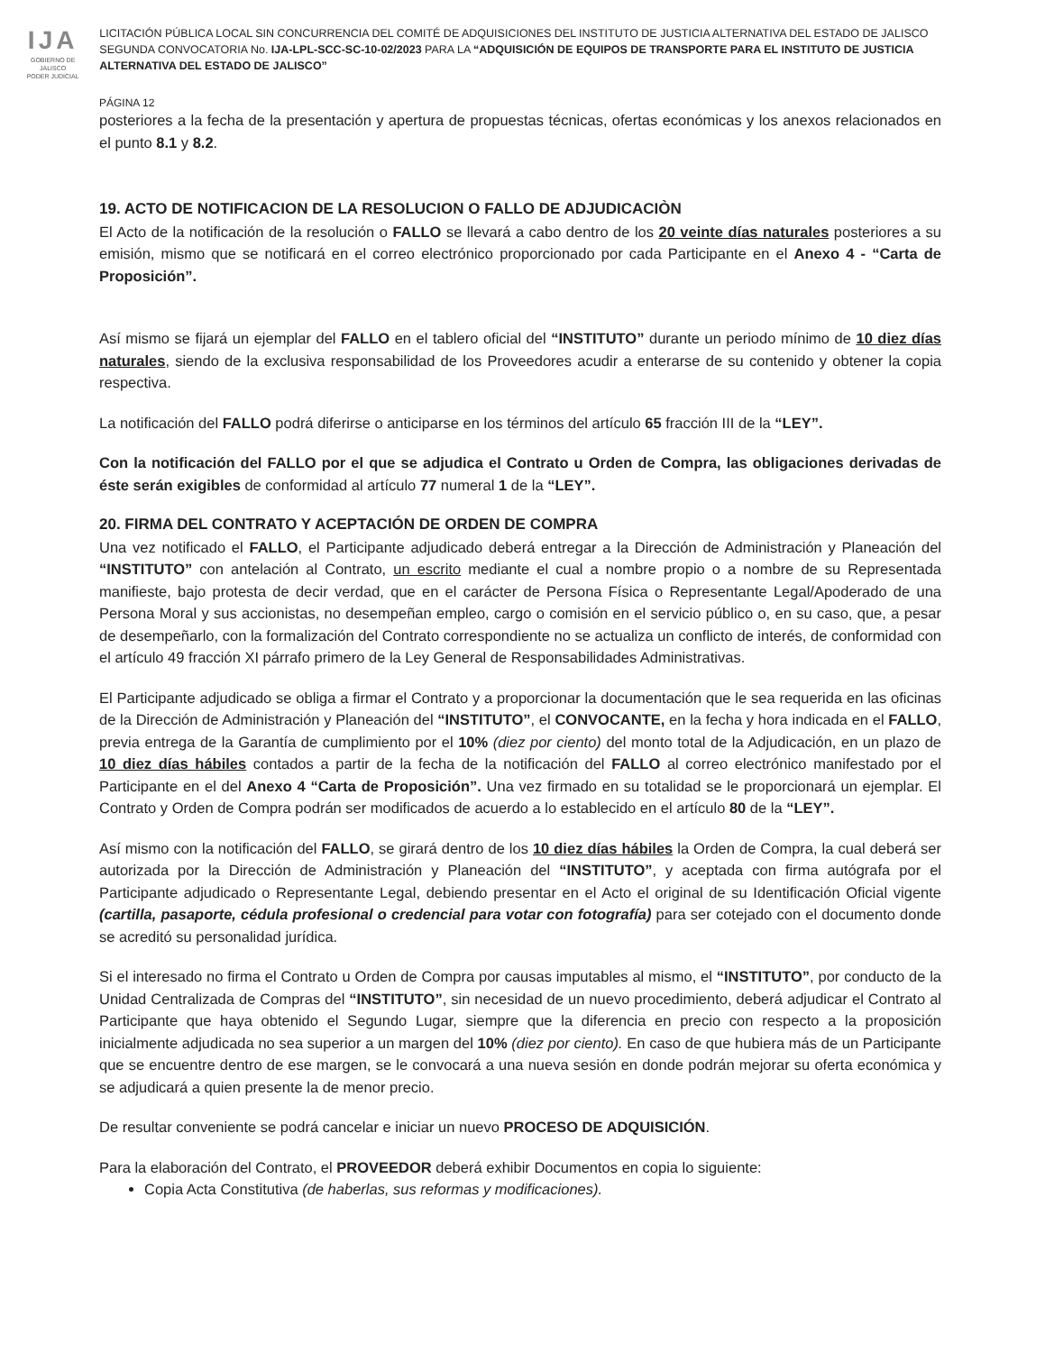IJA
GOBIERNO DE JALISCO
PODER JUDICIAL
LICITACIÓN PÚBLICA LOCAL SIN CONCURRENCIA DEL COMITÉ DE ADQUISICIONES DEL INSTITUTO DE JUSTICIA ALTERNATIVA DEL ESTADO DE JALISCO SEGUNDA CONVOCATORIA No. IJA-LPL-SCC-SC-10-02/2023 PARA LA “ADQUISICIÓN DE EQUIPOS DE TRANSPORTE PARA EL INSTITUTO DE JUSTICIA ALTERNATIVA DEL ESTADO DE JALISCO”
PÁGINA 12
posteriores a la fecha de la presentación y apertura de propuestas técnicas, ofertas económicas y los anexos relacionados en el punto 8.1 y 8.2.
19. ACTO DE NOTIFICACION DE LA RESOLUCION O FALLO DE ADJUDICACIÒN
El Acto de la notificación de la resolución o FALLO se llevará a cabo dentro de los 20 veinte días naturales posteriores a su emisión, mismo que se notificará en el correo electrónico proporcionado por cada Participante en el Anexo 4 - “Carta de Proposición”.
Así mismo se fijará un ejemplar del FALLO en el tablero oficial del “INSTITUTO” durante un periodo mínimo de 10 diez días naturales, siendo de la exclusiva responsabilidad de los Proveedores acudir a enterarse de su contenido y obtener la copia respectiva.
La notificación del FALLO podrá diferirse o anticiparse en los términos del artículo 65 fracción III de la “LEY”.
Con la notificación del FALLO por el que se adjudica el Contrato u Orden de Compra, las obligaciones derivadas de éste serán exigibles de conformidad al artículo 77 numeral 1 de la “LEY”.
20. FIRMA DEL CONTRATO Y ACEPTACIÓN DE ORDEN DE COMPRA
Una vez notificado el FALLO, el Participante adjudicado deberá entregar a la Dirección de Administración y Planeación del “INSTITUTO” con antelación al Contrato, un escrito mediante el cual a nombre propio o a nombre de su Representada manifieste, bajo protesta de decir verdad, que en el carácter de Persona Física o Representante Legal/Apoderado de una Persona Moral y sus accionistas, no desempeñan empleo, cargo o comisión en el servicio público o, en su caso, que, a pesar de desempeñarlo, con la formalización del Contrato correspondiente no se actualiza un conflicto de interés, de conformidad con el artículo 49 fracción XI párrafo primero de la Ley General de Responsabilidades Administrativas.
El Participante adjudicado se obliga a firmar el Contrato y a proporcionar la documentación que le sea requerida en las oficinas de la Dirección de Administración y Planeación del “INSTITUTO”, el CONVOCANTE, en la fecha y hora indicada en el FALLO, previa entrega de la Garantía de cumplimiento por el 10% (diez por ciento) del monto total de la Adjudicación, en un plazo de 10 diez días hábiles contados a partir de la fecha de la notificación del FALLO al correo electrónico manifestado por el Participante en el del Anexo 4 “Carta de Proposición”. Una vez firmado en su totalidad se le proporcionará un ejemplar. El Contrato y Orden de Compra podrán ser modificados de acuerdo a lo establecido en el artículo 80 de la “LEY”.
Así mismo con la notificación del FALLO, se girará dentro de los 10 diez días hábiles la Orden de Compra, la cual deberá ser autorizada por la Dirección de Administración y Planeación del “INSTITUTO”, y aceptada con firma autógrafa por el Participante adjudicado o Representante Legal, debiendo presentar en el Acto el original de su Identificación Oficial vigente (cartilla, pasaporte, cédula profesional o credencial para votar con fotografía) para ser cotejado con el documento donde se acreditó su personalidad jurídica.
Si el interesado no firma el Contrato u Orden de Compra por causas imputables al mismo, el “INSTITUTO”, por conducto de la Unidad Centralizada de Compras del “INSTITUTO”, sin necesidad de un nuevo procedimiento, deberá adjudicar el Contrato al Participante que haya obtenido el Segundo Lugar, siempre que la diferencia en precio con respecto a la proposición inicialmente adjudicada no sea superior a un margen del 10% (diez por ciento). En caso de que hubiera más de un Participante que se encuentre dentro de ese margen, se le convocará a una nueva sesión en donde podrán mejorar su oferta económica y se adjudicará a quien presente la de menor precio.
De resultar conveniente se podrá cancelar e iniciar un nuevo PROCESO DE ADQUISICIÓN.
Para la elaboración del Contrato, el PROVEEDOR deberá exhibir Documentos en copia lo siguiente:
Copia Acta Constitutiva (de haberlas, sus reformas y modificaciones).